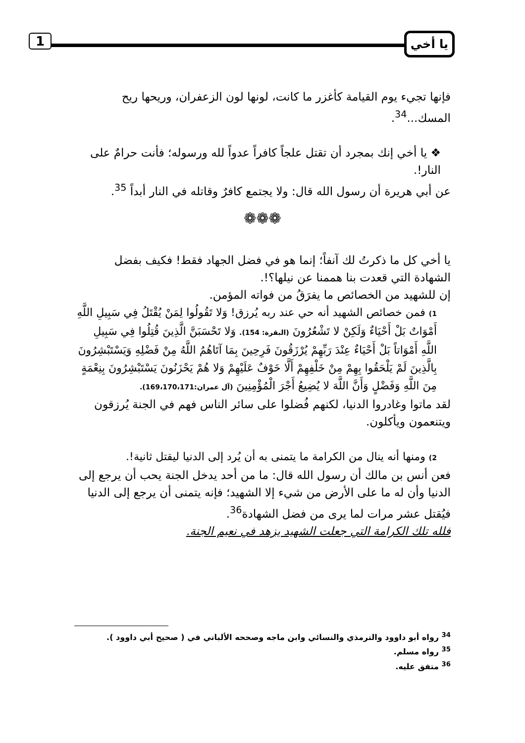يا أخي 1
فإنها تجيء يوم القيامة كأغزر ما كانت، لونها لون الزعفران، وريحها ريح المسك...<sup>34</sup>.
❖ يا أخي إنك بمجرد أن تقتل علجاً كافراً عدواً لله ورسوله؛ فأنت حرامٌ على النار!.
عن أبي هريرة أن رسول الله قال: ولا يجتمع كافرٌ وقاتله في النار أبداً <sup>35</sup>.
❁❁❁
يا أخي كل ما ذكرتُ لك آنفاً؛ إنما هو في فضل الجهاد فقط! فكيف بفضل الشهادة التي قعدت بنا هممنا عن نيلها؟!.
إن للشهيد من الخصائص ما يفرَقُ من فواته المؤمن.
1) فمن خصائص الشهيد أنه حي عند ربه يُرزق! وَلا تَقُولُوا لِمَنْ يُقْتَلُ فِي سَبِيلِ اللَّهِ أَمْوَاتٌ بَلْ أَحْيَاءٌ وَلَكِنْ لا تَشْعُرُونَ (البقرة: 154). وَلا تَحْسَبَنَّ الَّذِينَ قُتِلُوا فِي سَبِيلِ اللَّهِ أَمْوَاتاً بَلْ أَحْيَاءٌ عِنْدَ رَبِّهِمْ يُرْزَقُونَ فَرِحِينَ بِمَا آتَاهُمُ اللَّهُ مِنْ فَضْلِهِ وَيَسْتَبْشِرُونَ بِالَّذِينَ لَمْ يَلْحَقُوا بِهِمْ مِنْ خَلْفِهِمْ أَلَّا خَوْفٌ عَلَيْهِمْ وَلا هُمْ يَحْزَنُونَ يَسْتَبْشِرُونَ بِنِعْمَةٍ مِنَ اللَّهِ وَفَضْلٍ وَأَنَّ اللَّهَ لا يُضِيعُ أَجْرَ الْمُؤْمِنِينَ (آل عمران:169،170،171).
لقد ماتوا وغادروا الدنيا، لكنهم فُضلوا على سائر الناس فهم في الجنة يُرزقون ويتنعمون ويأكلون.
2) ومنها أنه ينال من الكرامة ما يتمنى به أن يُرد إلى الدنيا ليقتل ثانية!.
فعن أنس بن مالك أن رسول الله قال: ما من أحد يدخل الجنة يحب أن يرجع إلى الدنيا وأن له ما على الأرض من شيء إلا الشهيد؛ فإنه يتمنى أن يرجع إلى الدنيا فيُقتل عشر مرات لما يرى من فضل الشهادة<sup>36</sup>.
فلله تلك الكرامة التي جعلت الشهيد يزهد في نعيم الجنة.
<sup>34</sup> رواه أبو داوود والترمذي والنسائي وابن ماجه وصححه الألباني في ( صحيح أبي داوود ).
<sup>35</sup> رواه مسلم.
<sup>36</sup> متفق عليه.